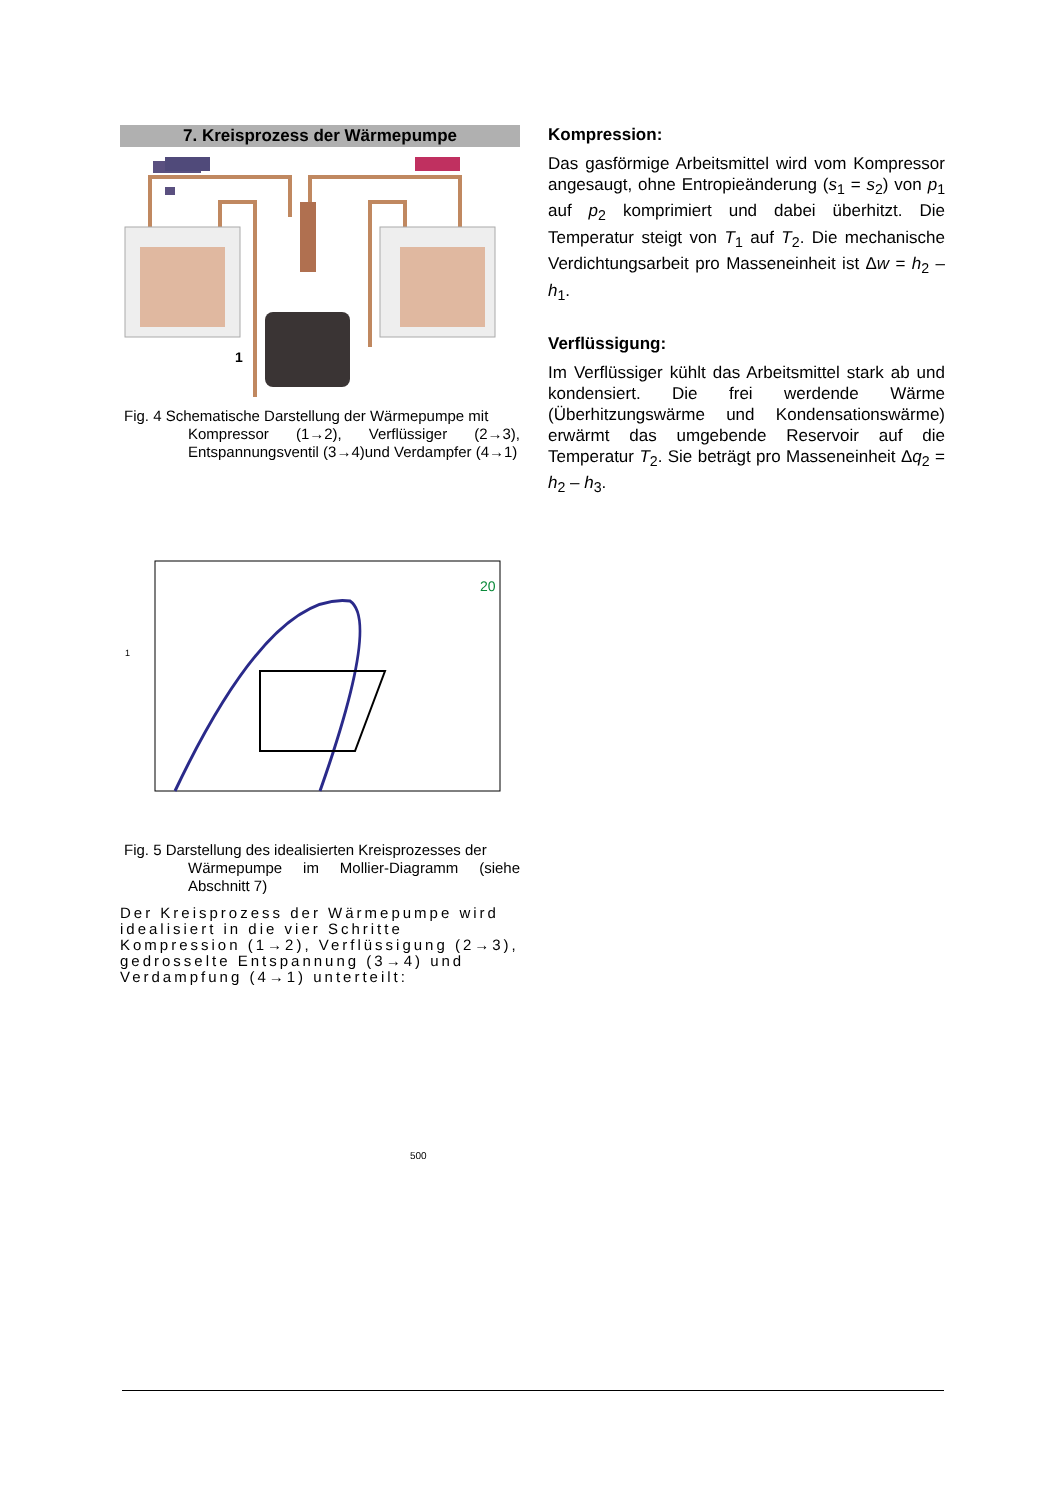7. Kreisprozess der Wärmepumpe
1
Fig. 4 Schematische Darstellung der Wärmepumpe mit
Kompressor (1→2), Verflüssiger (2→3), Entspannungsventil (3→4)und Verdampfer (4→1)
1
20
Fig. 5 Darstellung des idealisierten Kreisprozesses der
Wärmepumpe im Mollier-Diagramm (siehe Abschnitt 7)
Der Kreisprozess der Wärmepumpe wird idealisiert in die vier Schritte Kompression (1→2), Verflüssigung (2→3), gedrosselte Entspannung (3→4) und Verdampfung (4→1) unterteilt:
Kompression:
Das gasförmige Arbeitsmittel wird vom Kompressor angesaugt, ohne Entropieänderung (s<sub>1</sub> = s<sub>2</sub>) von p<sub>1</sub> auf p<sub>2</sub> komprimiert und dabei überhitzt. Die Temperatur steigt von T<sub>1</sub> auf T<sub>2</sub>. Die mechanische Verdichtungsarbeit pro Masseneinheit ist Δw = h<sub>2</sub> – h<sub>1</sub>.
Verflüssigung:
Im Verflüssiger kühlt das Arbeitsmittel stark ab und kondensiert. Die frei werdende Wärme (Überhitzungswärme und Kondensationswärme) erwärmt das umgebende Reservoir auf die Temperatur T<sub>2</sub>. Sie beträgt pro Masseneinheit Δq<sub>2</sub> = h<sub>2</sub> – h<sub>3</sub>.
500